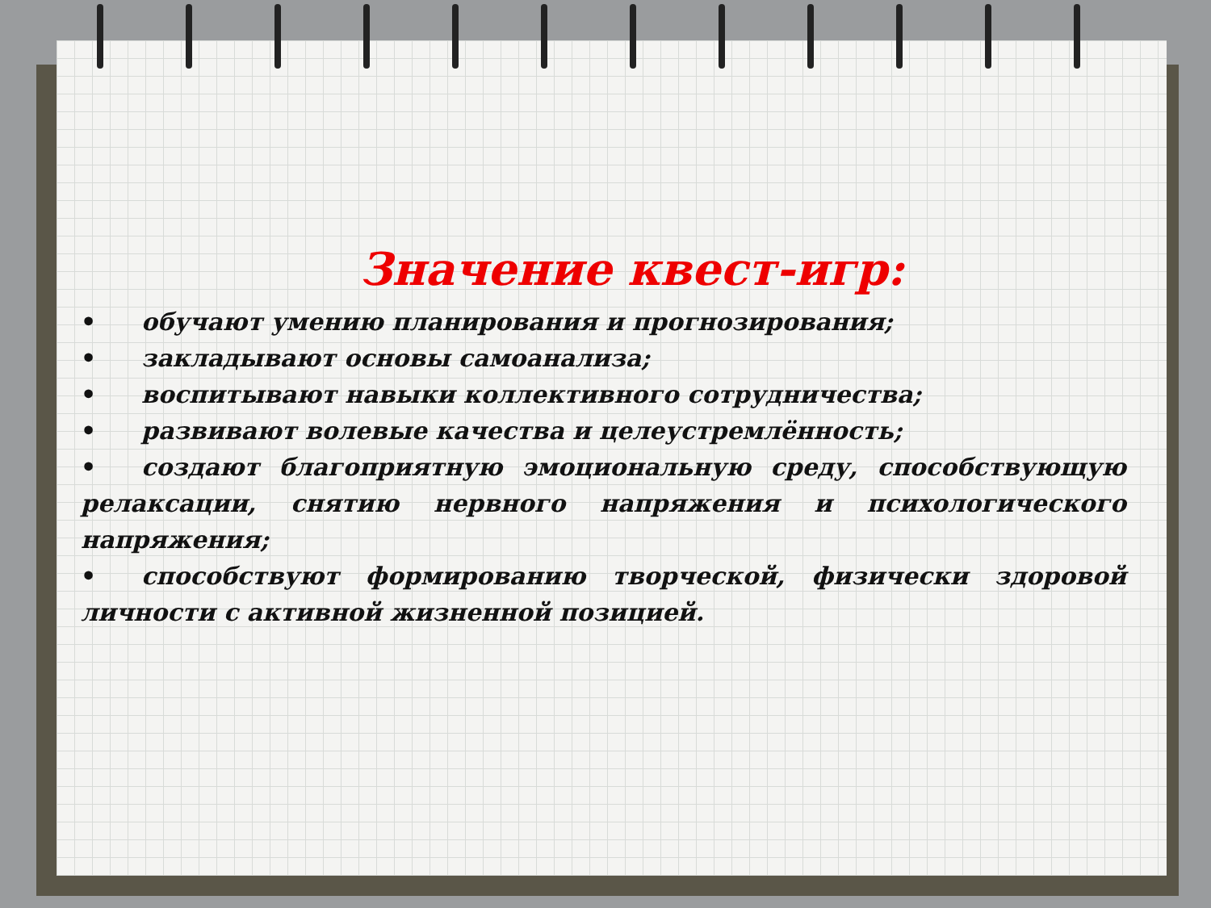Значение квест-игр:
• обучают умению планирования и прогнозирования;
• закладывают основы самоанализа;
• воспитывают навыки коллективного сотрудничества;
• развивают волевые качества и целеустремлённость;
• создают благоприятную эмоциональную среду, способствующую релаксации, снятию нервного напряжения и психологического напряжения;
• способствуют формированию творческой, физически здоровой личности с активной жизненной позицией.